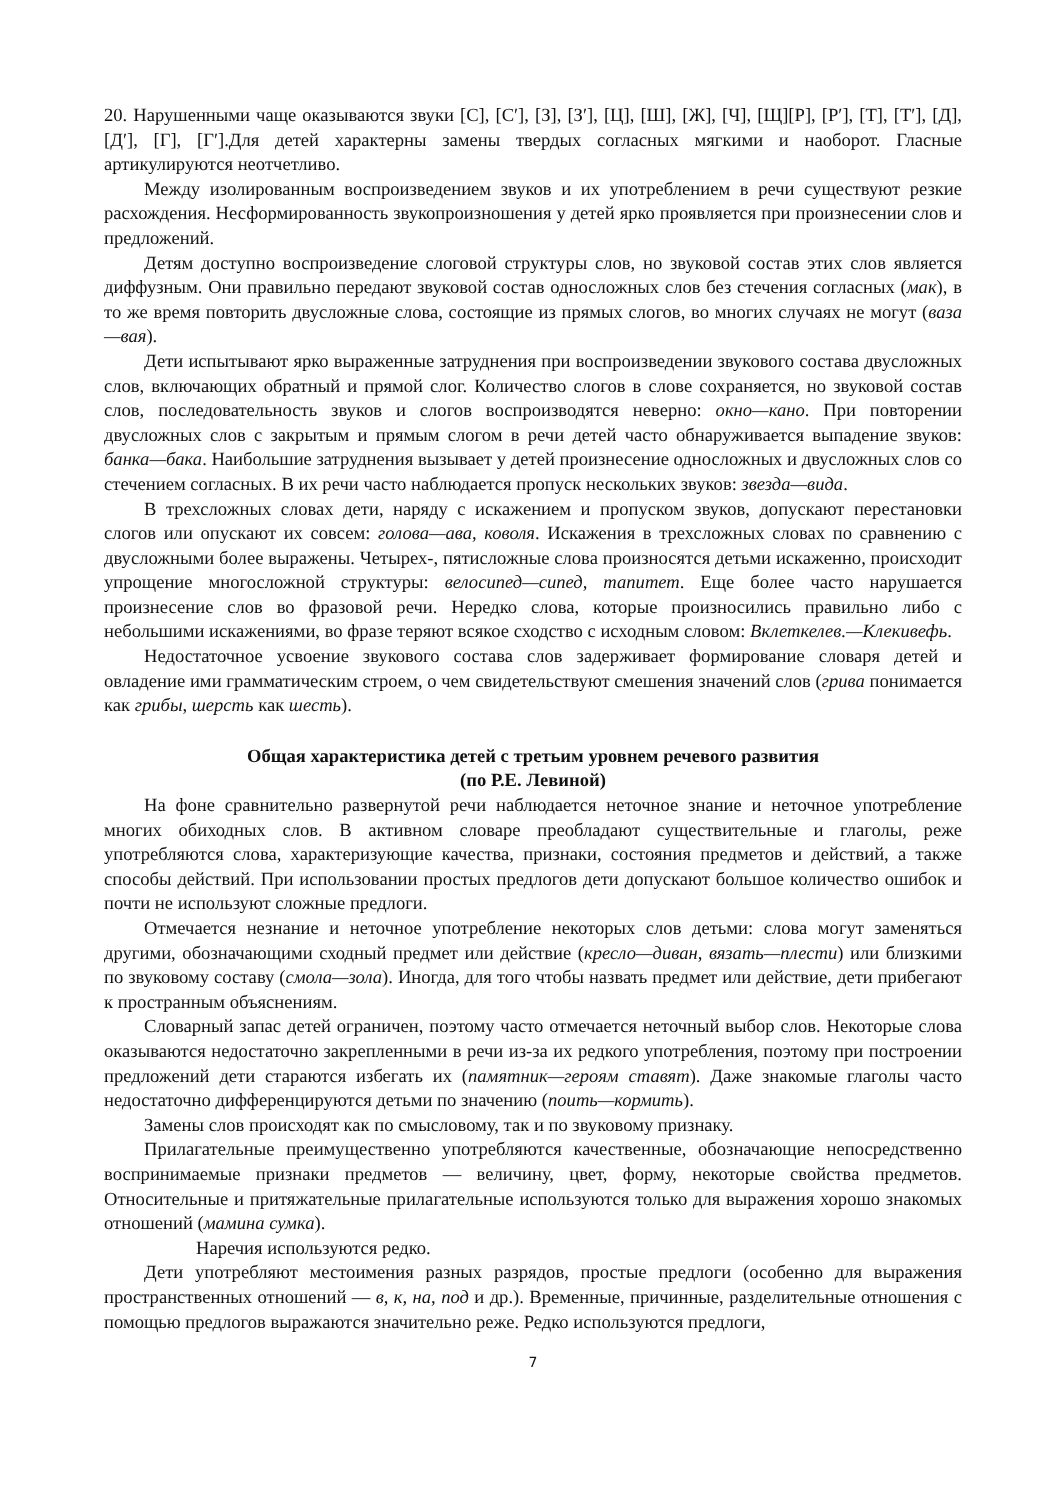20. Нарушенными чаще оказываются звуки [С], [С′], [З], [З′], [Ц], [Ш], [Ж], [Ч], [Щ][Р], [Р′], [Т], [Т′], [Д], [Д′], [Г], [Г′].Для детей характерны замены твердых согласных мягкими и наоборот. Гласные артикулируются неотчетливо.
Между изолированным воспроизведением звуков и их употреблением в речи существуют резкие расхождения. Несформированность звукопроизношения у детей ярко проявляется при произнесении слов и предложений.
Детям доступно воспроизведение слоговой структуры слов, но звуковой состав этих слов является диффузным. Они правильно передают звуковой состав односложных слов без стечения согласных (мак), в то же время повторить двусложные слова, состоящие из прямых слогов, во многих случаях не могут (ваза—вая).
Дети испытывают ярко выраженные затруднения при воспроизведении звукового состава двусложных слов, включающих обратный и прямой слог. Количество слогов в слове сохраняется, но звуковой состав слов, последовательность звуков и слогов воспроизводятся неверно: окно—кано. При повторении двусложных слов с закрытым и прямым слогом в речи детей часто обнаруживается выпадение звуков: банка—бака. Наибольшие затруднения вызывает у детей произнесение односложных и двусложных слов со стечением согласных. В их речи часто наблюдается пропуск нескольких звуков: звезда—вида.
В трехсложных словах дети, наряду с искажением и пропуском звуков, допускают перестановки слогов или опускают их совсем: голова—ава, коволя. Искажения в трехсложных словах по сравнению с двусложными более выражены. Четырех-, пятисложные слова произносятся детьми искаженно, происходит упрощение многосложной структуры: велосипед—сипед, тапитет. Еще более часто нарушается произнесение слов во фразовой речи. Нередко слова, которые произносились правильно либо с небольшими искажениями, во фразе теряют всякое сходство с исходным словом: Вклеткелев.—Клекивефь.
Недостаточное усвоение звукового состава слов задерживает формирование словаря детей и овладение ими грамматическим строем, о чем свидетельствуют смешения значений слов (грива понимается как грибы, шерсть как шесть).
Общая характеристика детей с третьим уровнем речевого развития
(по Р.Е. Левиной)
На фоне сравнительно развернутой речи наблюдается неточное знание и неточное употребление многих обиходных слов. В активном словаре преобладают существительные и глаголы, реже употребляются слова, характеризующие качества, признаки, состояния предметов и действий, а также способы действий. При использовании простых предлогов дети допускают большое количество ошибок и почти не используют сложные предлоги.
Отмечается незнание и неточное употребление некоторых слов детьми: слова могут заменяться другими, обозначающими сходный предмет или действие (кресло—диван, вязать—плести) или близкими по звуковому составу (смола—зола). Иногда, для того чтобы назвать предмет или действие, дети прибегают к пространным объяснениям.
Словарный запас детей ограничен, поэтому часто отмечается неточный выбор слов. Некоторые слова оказываются недостаточно закрепленными в речи из-за их редкого употребления, поэтому при построении предложений дети стараются избегать их (памятник—героям ставят). Даже знакомые глаголы часто недостаточно дифференцируются детьми по значению (поить—кормить).
Замены слов происходят как по смысловому, так и по звуковому признаку.
Прилагательные преимущественно употребляются качественные, обозначающие непосредственно воспринимаемые признаки предметов — величину, цвет, форму, некоторые свойства предметов. Относительные и притяжательные прилагательные используются только для выражения хорошо знакомых отношений (мамина сумка).
Наречия используются редко.
Дети употребляют местоимения разных разрядов, простые предлоги (особенно для выражения пространственных отношений — в, к, на, под и др.). Временные, причинные, разделительные отношения с помощью предлогов выражаются значительно реже. Редко используются предлоги,
7